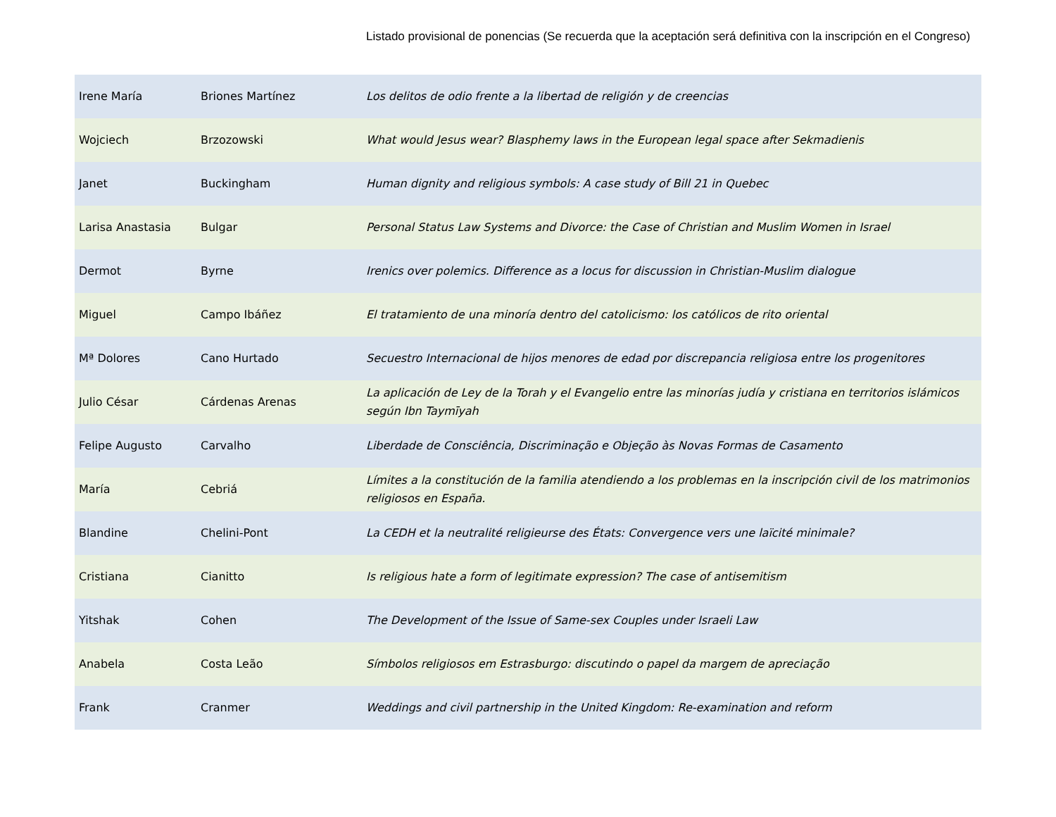Listado provisional de ponencias (Se recuerda que la aceptación será definitiva con la inscripción en el Congreso)
| Irene María | Briones Martínez | Los delitos de odio frente a la libertad de religión y de creencias |
| Wojciech | Brzozowski | What would Jesus wear? Blasphemy laws in the European legal space after Sekmadienis |
| Janet | Buckingham | Human dignity and religious symbols: A case study of Bill 21 in Quebec |
| Larisa Anastasia | Bulgar | Personal Status Law Systems and Divorce: the Case of Christian and Muslim Women in Israel |
| Dermot | Byrne | Irenics over polemics. Difference as a locus for discussion in Christian-Muslim dialogue |
| Miguel | Campo Ibáñez | El tratamiento de una minoría dentro del catolicismo: los católicos de rito oriental |
| Mª Dolores | Cano Hurtado | Secuestro Internacional de hijos menores de edad por discrepancia religiosa entre los progenitores |
| Julio César | Cárdenas Arenas | La aplicación de Ley de la Torah y el Evangelio entre las minorías judía y cristiana en territorios islámicos según Ibn Taymīyah |
| Felipe Augusto | Carvalho | Liberdade de Consciência, Discriminação e Objeção às Novas Formas de Casamento |
| María | Cebriá | Límites a la constitución de la familia atendiendo a los problemas en la inscripción civil de los matrimonios religiosos en España. |
| Blandine | Chelini-Pont | La CEDH et la neutralité religieurse des États: Convergence vers une laïcité minimale? |
| Cristiana | Cianitto | Is religious hate a form of legitimate expression? The case of antisemitism |
| Yitshak | Cohen | The Development of the Issue of Same-sex Couples under Israeli Law |
| Anabela | Costa Leão | Símbolos religiosos em Estrasburgo: discutindo o papel da margem de apreciação |
| Frank | Cranmer | Weddings and civil partnership in the United Kingdom: Re-examination and reform |